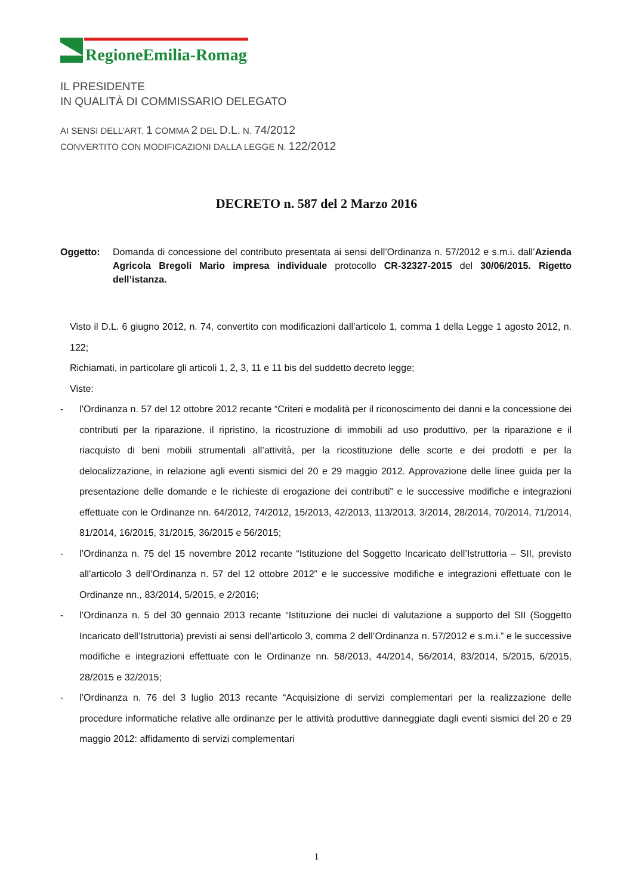RegioneEmilia-Romagna
IL PRESIDENTE
IN QUALITÀ DI COMMISSARIO DELEGATO
AI SENSI DELL’ART. 1 COMMA 2 DEL D.L. N. 74/2012
CONVERTITO CON MODIFICAZIONI DALLA LEGGE N. 122/2012
DECRETO n. 587 del 2 Marzo 2016
Oggetto: Domanda di concessione del contributo presentata ai sensi dell’Ordinanza n. 57/2012 e s.m.i. dall’Azienda Agricola Bregoli Mario impresa individuale protocollo CR-32327-2015 del 30/06/2015. Rigetto dell’istanza.
Visto il D.L. 6 giugno 2012, n. 74, convertito con modificazioni dall’articolo 1, comma 1 della Legge 1 agosto 2012, n. 122;
Richiamati, in particolare gli articoli 1, 2, 3, 11 e 11 bis del suddetto decreto legge;
Viste:
- l’Ordinanza n. 57 del 12 ottobre 2012 recante “Criteri e modalità per il riconoscimento dei danni e la concessione dei contributi per la riparazione, il ripristino, la ricostruzione di immobili ad uso produttivo, per la riparazione e il riacquisto di beni mobili strumentali all’attività, per la ricostituzione delle scorte e dei prodotti e per la delocalizzazione, in relazione agli eventi sismici del 20 e 29 maggio 2012. Approvazione delle linee guida per la presentazione delle domande e le richieste di erogazione dei contributi” e le successive modifiche e integrazioni effettuate con le Ordinanze nn. 64/2012, 74/2012, 15/2013, 42/2013, 113/2013, 3/2014, 28/2014, 70/2014, 71/2014, 81/2014, 16/2015, 31/2015, 36/2015 e 56/2015;
- l’Ordinanza n. 75 del 15 novembre 2012 recante “Istituzione del Soggetto Incaricato dell’Istruttoria – SII, previsto all’articolo 3 dell’Ordinanza n. 57 del 12 ottobre 2012” e le successive modifiche e integrazioni effettuate con le Ordinanze nn., 83/2014, 5/2015, e 2/2016;
- l’Ordinanza n. 5 del 30 gennaio 2013 recante “Istituzione dei nuclei di valutazione a supporto del SII (Soggetto Incaricato dell’Istruttoria) previsti ai sensi dell’articolo 3, comma 2 dell’Ordinanza n. 57/2012 e s.m.i.” e le successive modifiche e integrazioni effettuate con le Ordinanze nn. 58/2013, 44/2014, 56/2014, 83/2014, 5/2015, 6/2015, 28/2015 e 32/2015;
- l’Ordinanza n. 76 del 3 luglio 2013 recante “Acquisizione di servizi complementari per la realizzazione delle procedure informatiche relative alle ordinanze per le attività produttive danneggiate dagli eventi sismici del 20 e 29 maggio 2012: affidamento di servizi complementari
1